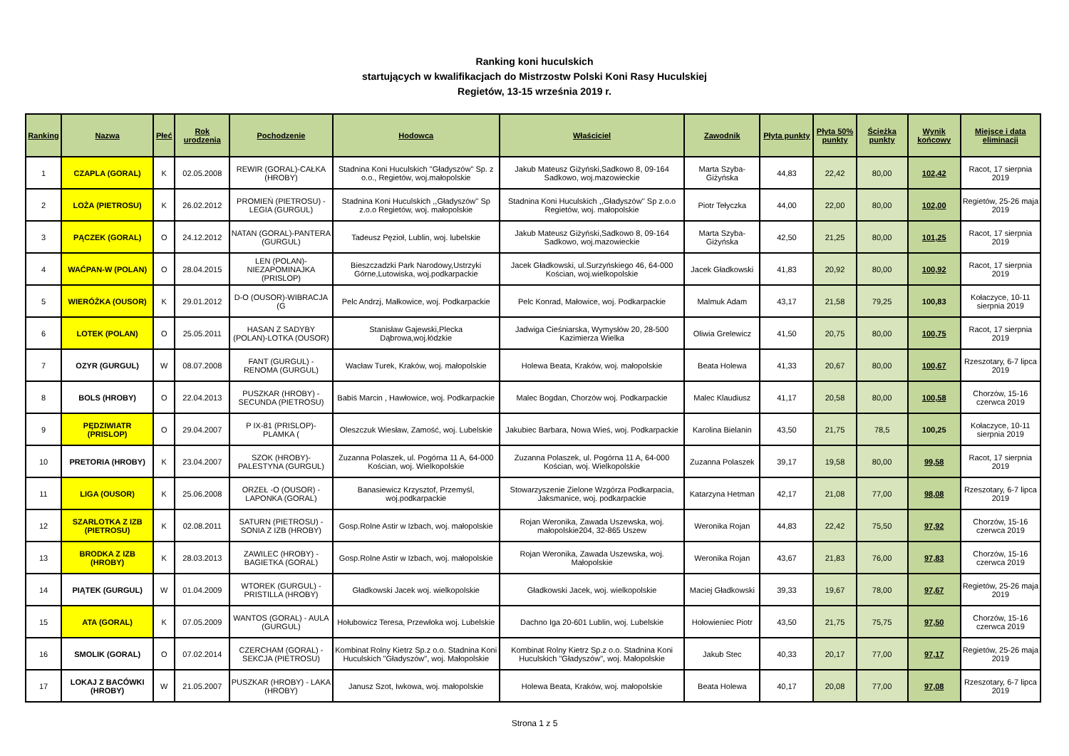Ranking koni huculskich
startujących w kwalifikacjach do Mistrzostw Polski Koni Rasy Huculskiej
Regietów, 13-15 września 2019 r.
| Ranking | Nazwa | Płeć | Rok urodzenia | Pochodzenie | Hodowca | Właściciel | Zawodnik | Płyta punkty | Płyta 50% punkty | Ścieżka punkty | Wynik końcowy | Miejsce i data eliminacji |
| --- | --- | --- | --- | --- | --- | --- | --- | --- | --- | --- | --- | --- |
| 1 | CZAPLA (GORAL) | K | 02.05.2008 | REWIR (GORAL)-CAŁKA (HROBY) | Stadnina Koni Huculskich "Gładyszów" Sp. z o.o., Regietów, woj.małopolskie | Jakub Mateusz Giżyński,Sadkowo 8, 09-164 Sadkowo, woj.mazowieckie | Marta Szyba-Giżyńska | 44,83 | 22,42 | 80,00 | 102,42 | Racot, 17 sierpnia 2019 |
| 2 | LOŻA (PIETROSU) | K | 26.02.2012 | PROMIEŃ (PIETROSU) - LEGIA (GURGUL) | Stadnina Koni Huculskich ,,Gładyszów'' Sp z.o.o Regietów, woj. małopolskie | Stadnina Koni Huculskich ,,Gładyszów'' Sp z.o.o Regietów, woj. małopolskie | Piotr Tełyczka | 44,00 | 22,00 | 80,00 | 102,00 | Regietów, 25-26 maja 2019 |
| 3 | PĄCZEK (GORAL) | O | 24.12.2012 | NATAN (GORAL)-PANTERA (GURGUL) | Tadeusz Pęzioł, Lublin, woj. lubelskie | Jakub Mateusz Giżyński,Sadkowo 8, 09-164 Sadkowo, woj.mazowieckie | Marta Szyba-Giżyńska | 42,50 | 21,25 | 80,00 | 101,25 | Racot, 17 sierpnia 2019 |
| 4 | WAĆPAN-W (POLAN) | O | 28.04.2015 | LEN (POLAN)-NIEZAPOMINAJKA (PRISLOP) | Bieszczadzki Park Narodowy,Ustrzyki Górne,Lutowiska, woj.podkarpackie | Jacek Gładkowski, ul.Surzyńskiego 46, 64-000 Kościan, woj.wielkopolskie | Jacek Gładkowski | 41,83 | 20,92 | 80,00 | 100,92 | Racot, 17 sierpnia 2019 |
| 5 | WIERÓŻKA (OUSOR) | K | 29.01.2012 | D-O (OUSOR)-WIBRACJA (G | Pelc Andrzj, Małkowice, woj. Podkarpackie | Pelc Konrad, Małowice, woj. Podkarpackie | Malmuk Adam | 43,17 | 21,58 | 79,25 | 100,83 | Kołaczyce, 10-11 sierpnia 2019 |
| 6 | LOTEK (POLAN) | O | 25.05.2011 | HASAN Z SADYBY (POLAN)-LOTKA (OUSOR) | Stanisław Gajewski,Plecka Dąbrowa,woj.łódzkie | Jadwiga Cieśniarska, Wymysłów 20, 28-500 Kazimierza Wielka | Oliwia Grelewicz | 41,50 | 20,75 | 80,00 | 100,75 | Racot, 17 sierpnia 2019 |
| 7 | OZYR (GURGUL) | W | 08.07.2008 | FANT (GURGUL) - RENOMA (GURGUL) | Wacław Turek, Kraków, woj. małopolskie | Holewa Beata, Kraków, woj. małopolskie | Beata Holewa | 41,33 | 20,67 | 80,00 | 100,67 | Rzeszotary, 6-7 lipca 2019 |
| 8 | BOLS (HROBY) | O | 22.04.2013 | PUSZKAR (HROBY) - SECUNDA (PIETROSU) | Babiś Marcin , Hawłowice, woj. Podkarpackie | Malec Bogdan, Chorzów woj. Podkarpackie | Malec Klaudiusz | 41,17 | 20,58 | 80,00 | 100,58 | Chorzów, 15-16 czerwca 2019 |
| 9 | PĘDZIWIATR (PRISLOP) | O | 29.04.2007 | P IX-81 (PRISLOP)-PLAMKA ( | Oleszczuk Wiesław, Zamość, woj. Lubelskie | Jakubiec Barbara, Nowa Wieś, woj. Podkarpackie | Karolina Bielanin | 43,50 | 21,75 | 78,5 | 100,25 | Kołaczyce, 10-11 sierpnia 2019 |
| 10 | PRETORIA (HROBY) | K | 23.04.2007 | SZOK (HROBY)-PALESTYNA (GURGUL) | Zuzanna Polaszek, ul. Pogórna 11 A, 64-000 Kościan, woj. Wielkopolskie | Zuzanna Polaszek, ul. Pogórna 11 A, 64-000 Kościan, woj. Wielkopolskie | Zuzanna Polaszek | 39,17 | 19,58 | 80,00 | 99,58 | Racot, 17 sierpnia 2019 |
| 11 | LIGA (OUSOR) | K | 25.06.2008 | ORZEŁ -O (OUSOR) - LAPONKA (GORAL) | Banasiewicz Krzysztof, Przemyśl, woj.podkarpackie | Stowarzyszenie Zielone Wzgórza Podkarpacia, Jaksmanice, woj. podkarpackie | Katarzyna Hetman | 42,17 | 21,08 | 77,00 | 98,08 | Rzeszotary, 6-7 lipca 2019 |
| 12 | SZARLOTKA Z IZB (PIETROSU) | K | 02.08.2011 | SATURN (PIETROSU) - SONIA Z IZB (HROBY) | Gosp.Rolne Astir w Izbach, woj. małopolskie | Rojan Weronika, Zawada Uszewska, woj. małopolskie204, 32-865 Uszew | Weronika Rojan | 44,83 | 22,42 | 75,50 | 97,92 | Chorzów, 15-16 czerwca 2019 |
| 13 | BRODKA Z IZB (HROBY) | K | 28.03.2013 | ZAWILEC (HROBY) - BAGIETKA (GORAL) | Gosp.Rolne Astir w Izbach, woj. małopolskie | Rojan Weronika, Zawada Uszewska, woj. Małopolskie | Weronika Rojan | 43,67 | 21,83 | 76,00 | 97,83 | Chorzów, 15-16 czerwca 2019 |
| 14 | PIĄTEK (GURGUL) | W | 01.04.2009 | WTOREK (GURGUL) - PRISTILLA (HROBY) | Gładkowski Jacek woj. wielkopolskie | Gładkowski Jacek, woj. wielkopolskie | Maciej Gładkowski | 39,33 | 19,67 | 78,00 | 97,67 | Regietów, 25-26 maja 2019 |
| 15 | ATA (GORAL) | K | 07.05.2009 | WANTOS (GORAL) - AULA (GURGUL) | Hołubowicz Teresa, Przewłoka woj. Lubelskie | Dachno Iga 20-601 Lublin, woj. Lubelskie | Hołowieniec Piotr | 43,50 | 21,75 | 75,75 | 97,50 | Chorzów, 15-16 czerwca 2019 |
| 16 | SMOLIK (GORAL) | O | 07.02.2014 | CZERCHAM (GORAL) - SEKCJA (PIETROSU) | Kombinat Rolny Kietrz Sp.z o.o. Stadnina Koni Huculskich "Gładyszów", woj. Małopolskie | Kombinat Rolny Kietrz Sp.z o.o. Stadnina Koni Huculskich "Gładyszów", woj. Małopolskie | Jakub Stec | 40,33 | 20,17 | 77,00 | 97,17 | Regietów, 25-26 maja 2019 |
| 17 | LOKAJ Z BACÓWKI (HROBY) | W | 21.05.2007 | PUSZKAR (HROBY) - LAKA (HROBY) | Janusz Szot, Iwkowa, woj. małopolskie | Holewa Beata, Kraków, woj. małopolskie | Beata Holewa | 40,17 | 20,08 | 77,00 | 97,08 | Rzeszotary, 6-7 lipca 2019 |
Strona 1 z 5